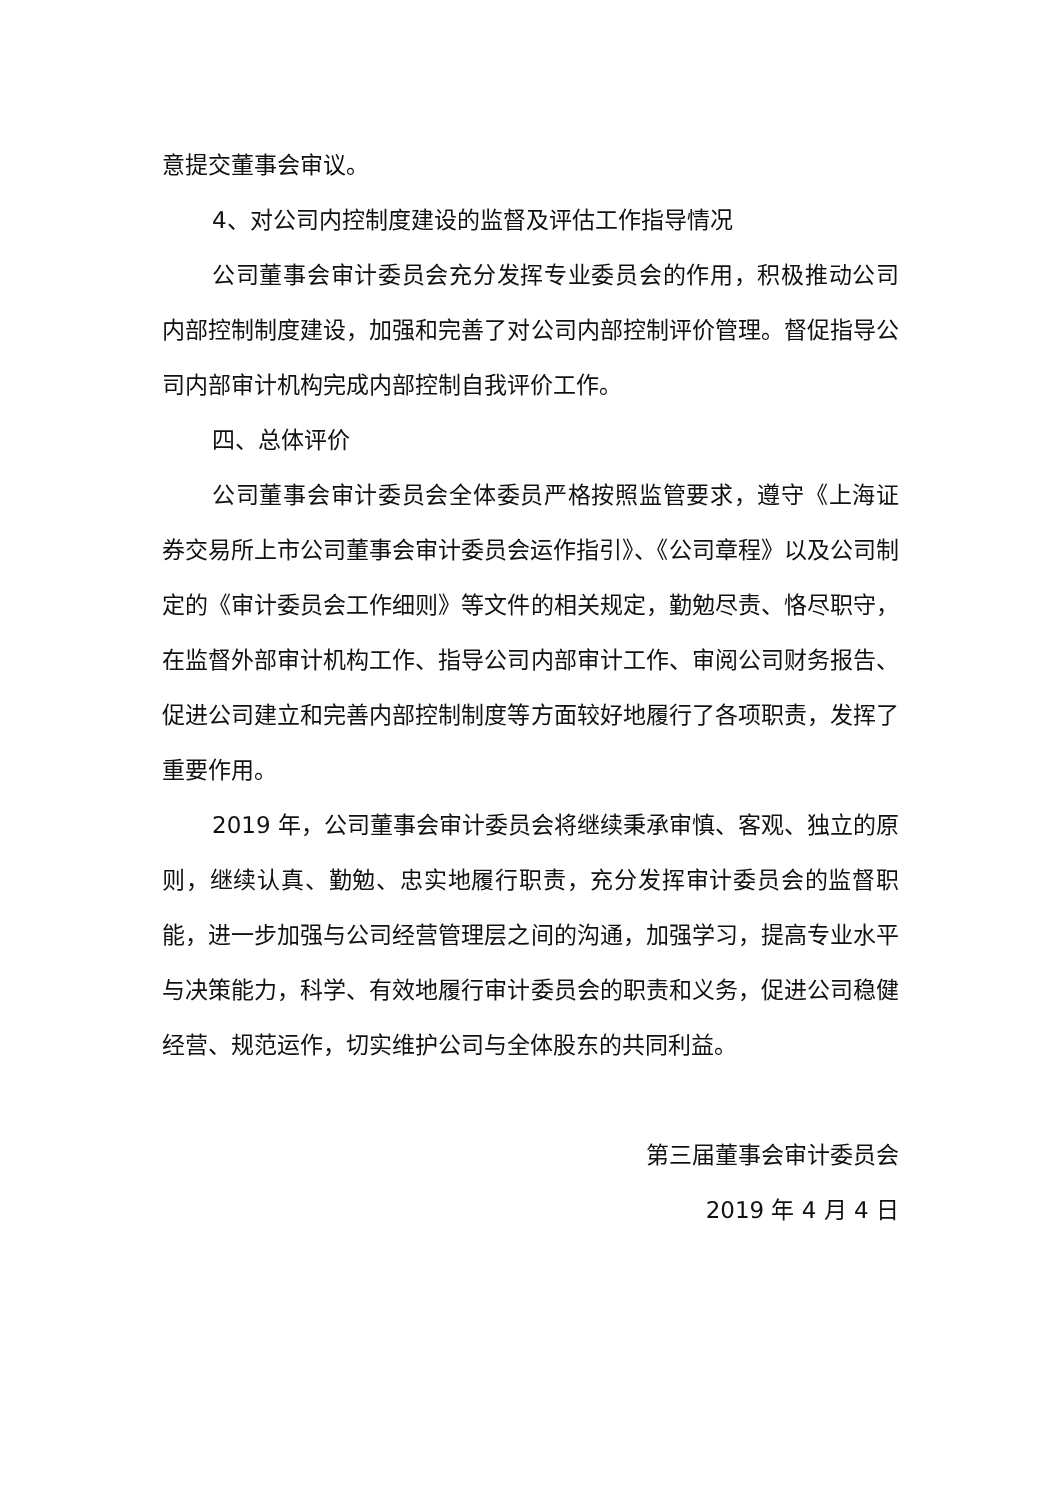意提交董事会审议。
4、对公司内控制度建设的监督及评估工作指导情况
公司董事会审计委员会充分发挥专业委员会的作用，积极推动公司内部控制制度建设，加强和完善了对公司内部控制评价管理。督促指导公司内部审计机构完成内部控制自我评价工作。
四、总体评价
公司董事会审计委员会全体委员严格按照监管要求，遵守《上海证券交易所上市公司董事会审计委员会运作指引》、《公司章程》以及公司制定的《审计委员会工作细则》等文件的相关规定，勤勉尽责、恪尽职守，在监督外部审计机构工作、指导公司内部审计工作、审阅公司财务报告、促进公司建立和完善内部控制制度等方面较好地履行了各项职责，发挥了重要作用。
2019 年，公司董事会审计委员会将继续秉承审慎、客观、独立的原则，继续认真、勤勉、忠实地履行职责，充分发挥审计委员会的监督职能，进一步加强与公司经营管理层之间的沟通，加强学习，提高专业水平与决策能力，科学、有效地履行审计委员会的职责和义务，促进公司稳健经营、规范运作，切实维护公司与全体股东的共同利益。
第三届董事会审计委员会
2019 年 4 月 4 日